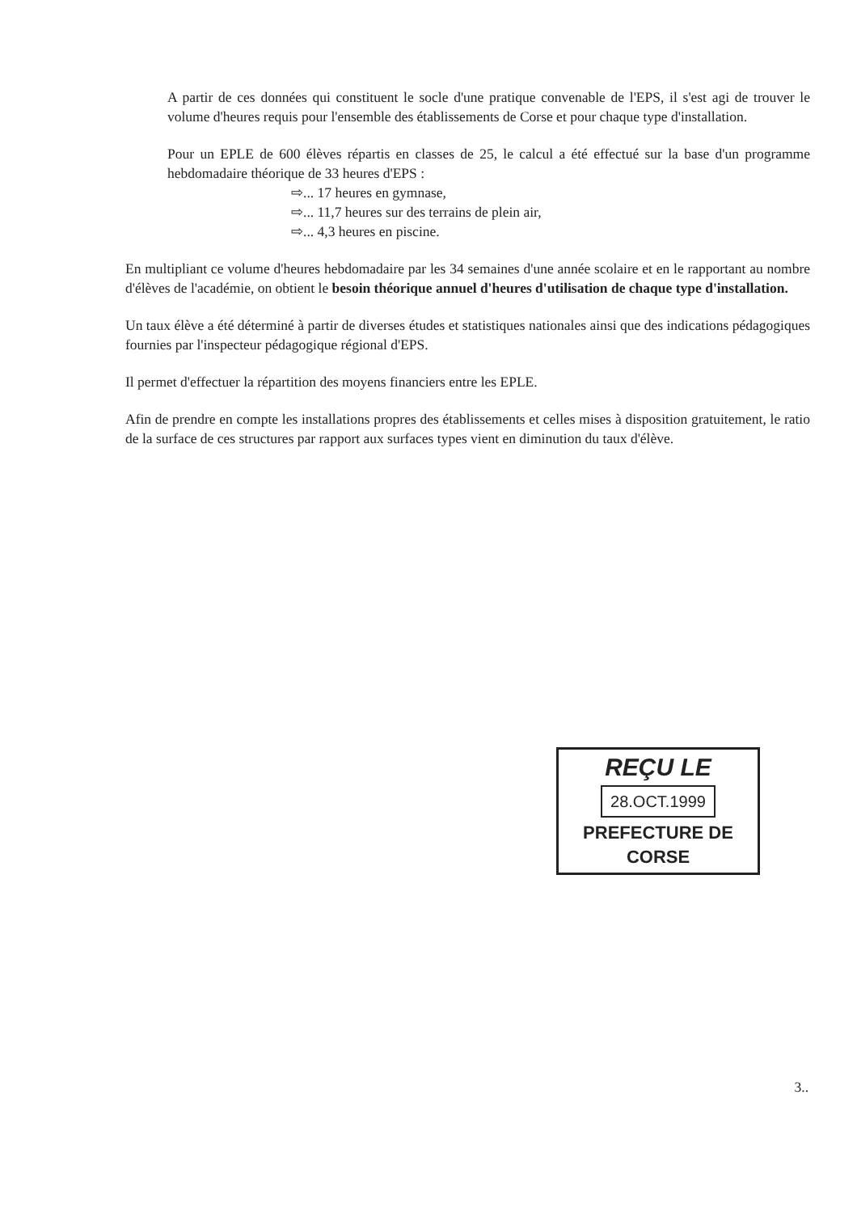A partir de ces données qui constituent le socle d'une pratique convenable de l'EPS, il s'est agi de trouver le volume d'heures requis pour l'ensemble des établissements de Corse et pour chaque type d'installation.
Pour un EPLE de 600 élèves répartis en classes de 25, le calcul a été effectué sur la base d'un programme hebdomadaire théorique de 33 heures d'EPS :
⇨... 17 heures en gymnase,
⇨... 11,7 heures sur des terrains de plein air,
⇨... 4,3 heures en piscine.
En multipliant ce volume d'heures hebdomadaire par les 34 semaines d'une année scolaire et en le rapportant au nombre d'élèves de l'académie, on obtient le besoin théorique annuel d'heures d'utilisation de chaque type d'installation.
Un taux élève a été déterminé à partir de diverses études et statistiques nationales ainsi que des indications pédagogiques fournies par l'inspecteur pédagogique régional d'EPS.
Il permet d'effectuer la répartition des moyens financiers entre les EPLE.
Afin de prendre en compte les installations propres des établissements et celles mises à disposition gratuitement, le ratio de la surface de ces structures par rapport aux surfaces types vient en diminution du taux d'élève.
REÇU LE
28.OCT.1999
PREFECTURE DE CORSE
3..